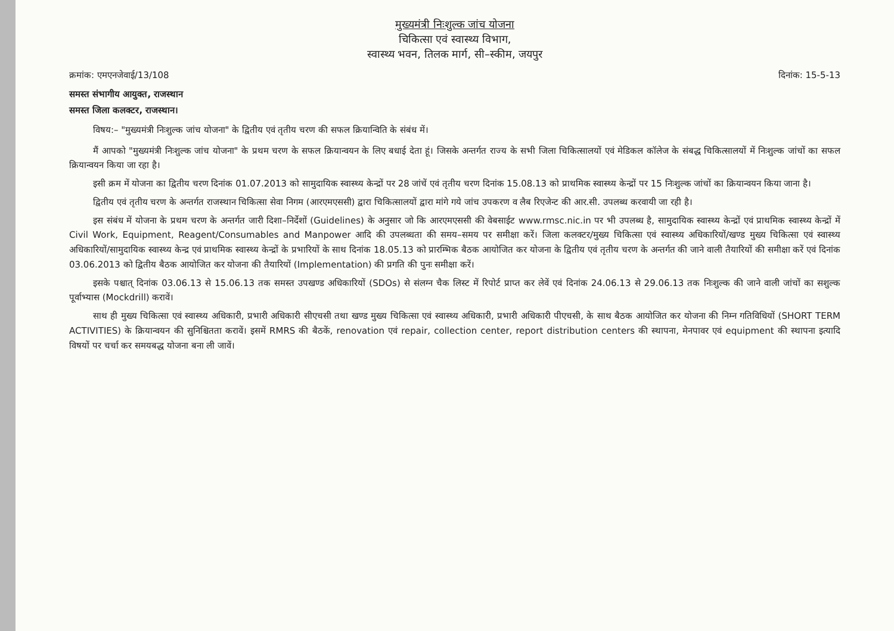मुख्यमंत्री निःशुल्क जांच योजना
चिकित्सा एवं स्वास्थ्य विभाग,
स्वास्थ्य भवन, तिलक मार्ग, सी–स्कीम, जयपुर
क्रमांक: एमएनजेवाई/13/108 दिनांक: 15-5-13
समस्त संभागीय आयुक्त, राजस्थान
समस्त जिला कलक्टर, राजस्थान।
विषय:– "मुख्यमंत्री निःशुल्क जांच योजना" के द्वितीय एवं तृतीय चरण की सफल क्रियान्विति के संबंध में।
मैं आपको "मुख्यमंत्री निःशुल्क जांच योजना" के प्रथम चरण के सफल क्रियान्वयन के लिए बधाई देता हूं। जिसके अन्तर्गत राज्य के सभी जिला चिकित्सालयों एवं मेडिकल कॉलेज के संबद्ध चिकित्सालयों में निःशुल्क जांचों का सफल क्रियान्वयन किया जा रहा है।
इसी क्रम में योजना का द्वितीय चरण दिनांक 01.07.2013 को सामुदायिक स्वास्थ्य केन्द्रों पर 28 जांचें एवं तृतीय चरण दिनांक 15.08.13 को प्राथमिक स्वास्थ्य केन्द्रों पर 15 निःशुल्क जांचों का क्रियान्वयन किया जाना है।
द्वितीय एवं तृतीय चरण के अन्तर्गत राजस्थान चिकित्सा सेवा निगम (आरएमएससी) द्वारा चिकित्सालयों द्वारा मांगे गये जांच उपकरण व लैब रिएजेन्ट की आर.सी. उपलब्ध करवायी जा रही है।
इस संबंध में योजना के प्रथम चरण के अन्तर्गत जारी दिशा–निर्देशों (Guidelines) के अनुसार जो कि आरएमएससी की वेबसाईट www.rmsc.nic.in पर भी उपलब्ध है, सामुदायिक स्वास्थ्य केन्द्रों एवं प्राथमिक स्वास्थ्य केन्द्रों में Civil Work, Equipment, Reagent/Consumables and Manpower आदि की उपलब्धता की समय–समय पर समीक्षा करें। जिला कलक्टर/मुख्य चिकित्सा एवं स्वास्थ्य अधिकारियों/खण्ड मुख्य चिकित्सा एवं स्वास्थ्य अधिकारियों/सामुदायिक स्वास्थ्य केन्द्र एवं प्राथमिक स्वास्थ्य केन्द्रों के प्रभारियों के साथ दिनांक 18.05.13 को प्रारम्भिक बैठक आयोजित कर योजना के द्वितीय एवं तृतीय चरण के अन्तर्गत की जाने वाली तैयारियों की समीक्षा करें एवं दिनांक 03.06.2013 को द्वितीय बैठक आयोजित कर योजना की तैयारियों (Implementation) की प्रगति की पुनः समीक्षा करें।
इसके पश्चात् दिनांक 03.06.13 से 15.06.13 तक समस्त उपखण्ड अधिकारियों (SDOs) से संलग्न चैक लिस्ट में रिपोर्ट प्राप्त कर लेवें एवं दिनांक 24.06.13 से 29.06.13 तक निःशुल्क की जाने वाली जांचों का सशुल्क पूर्वाभ्यास (Mockdrill) करावें।
साथ ही मुख्य चिकित्सा एवं स्वास्थ्य अधिकारी, प्रभारी अधिकारी सीएचसी तथा खण्ड मुख्य चिकित्सा एवं स्वास्थ्य अधिकारी, प्रभारी अधिकारी पीएचसी, के साथ बैठक आयोजित कर योजना की निम्न गतिविधियों (SHORT TERM ACTIVITIES) के क्रियान्वयन की सुनिश्चितता करावें। इसमें RMRS की बैठकें, renovation एवं repair, collection center, report distribution centers की स्थापना, मेनपावर एवं equipment की स्थापना इत्यादि विषयों पर चर्चा कर समयबद्ध योजना बना ली जावें।